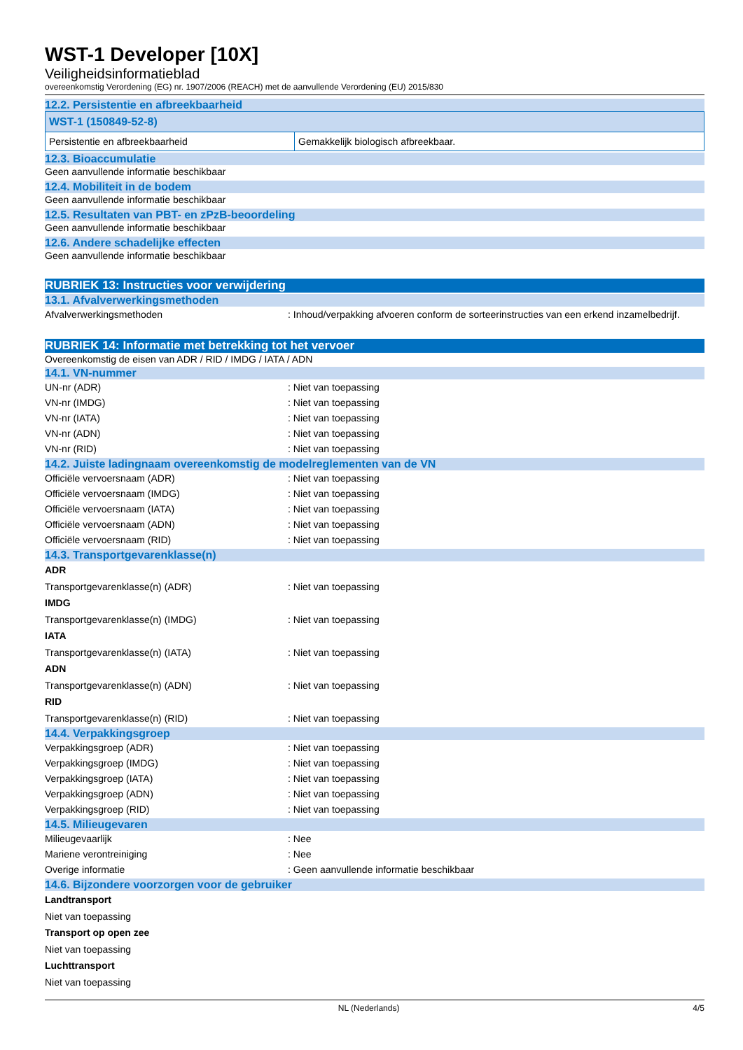WST-1 Developer [10X]
Veiligheidsinformatieblad
overeenkomstig Verordening (EG) nr. 1907/2006 (REACH) met de aanvullende Verordening (EU) 2015/830
12.2. Persistentie en afbreekbaarheid
| WST-1 (150849-52-8) | |
| --- | --- |
| Persistentie en afbreekbaarheid | Gemakkelijk biologisch afbreekbaar. |
12.3. Bioaccumulatie
Geen aanvullende informatie beschikbaar
12.4. Mobiliteit in de bodem
Geen aanvullende informatie beschikbaar
12.5. Resultaten van PBT- en zPzB-beoordeling
Geen aanvullende informatie beschikbaar
12.6. Andere schadelijke effecten
Geen aanvullende informatie beschikbaar
RUBRIEK 13: Instructies voor verwijdering
13.1. Afvalverwerkingsmethoden
Afvalverwerkingsmethoden : Inhoud/verpakking afvoeren conform de sorteerinstructies van een erkend inzamelbedrijf.
RUBRIEK 14: Informatie met betrekking tot het vervoer
Overeenkomstig de eisen van ADR / RID / IMDG / IATA / ADN
14.1. VN-nummer
UN-nr (ADR) : Niet van toepassing
VN-nr (IMDG) : Niet van toepassing
VN-nr (IATA) : Niet van toepassing
VN-nr (ADN) : Niet van toepassing
VN-nr (RID) : Niet van toepassing
14.2. Juiste ladingnaam overeenkomstig de modelreglementen van de VN
Officiële vervoersnaam (ADR) : Niet van toepassing
Officiële vervoersnaam (IMDG) : Niet van toepassing
Officiële vervoersnaam (IATA) : Niet van toepassing
Officiële vervoersnaam (ADN) : Niet van toepassing
Officiële vervoersnaam (RID) : Niet van toepassing
14.3. Transportgevarenklasse(n)
ADR
Transportgevarenklasse(n) (ADR) : Niet van toepassing
IMDG
Transportgevarenklasse(n) (IMDG) : Niet van toepassing
IATA
Transportgevarenklasse(n) (IATA) : Niet van toepassing
ADN
Transportgevarenklasse(n) (ADN) : Niet van toepassing
RID
Transportgevarenklasse(n) (RID) : Niet van toepassing
14.4. Verpakkingsgroep
Verpakkingsgroep (ADR) : Niet van toepassing
Verpakkingsgroep (IMDG) : Niet van toepassing
Verpakkingsgroep (IATA) : Niet van toepassing
Verpakkingsgroep (ADN) : Niet van toepassing
Verpakkingsgroep (RID) : Niet van toepassing
14.5. Milieugevaren
Milieugevaarlijk : Nee
Mariene verontreiniging : Nee
Overige informatie : Geen aanvullende informatie beschikbaar
14.6. Bijzondere voorzorgen voor de gebruiker
Landtransport
Niet van toepassing
Transport op open zee
Niet van toepassing
Luchttransport
Niet van toepassing
NL (Nederlands) 4/5